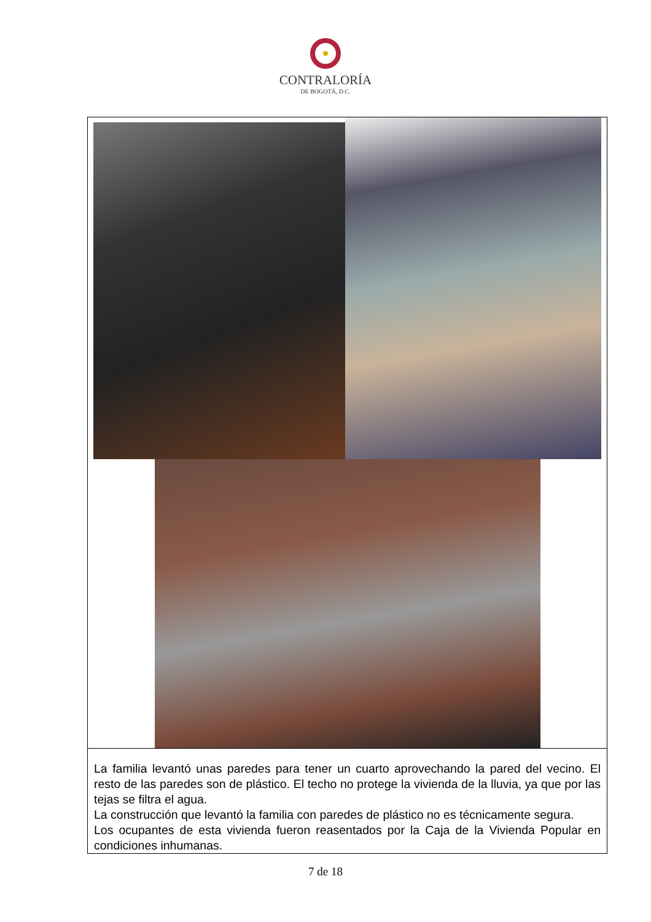CONTRALORÍA
DE BOGOTÁ, D.C.
| La familia levantó unas paredes para tener un cuarto aprovechando la pared del vecino. El resto de las paredes son de plástico. El techo no protege la vivienda de la lluvia, ya que por las tejas se filtra el agua. La construcción que levantó la familia con paredes de plástico no es técnicamente segura. Los ocupantes de esta vivienda fueron reasentados por la Caja de la Vivienda Popular en condiciones inhumanas. |
7 de 18